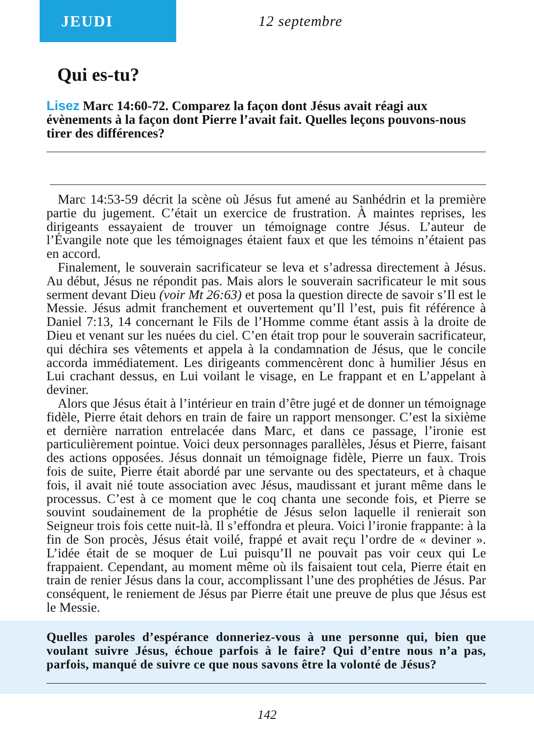JEUDI
12 septembre
Qui es-tu?
Lisez Marc 14:60-72. Comparez la façon dont Jésus avait réagi aux évènements à la façon dont Pierre l’avait fait. Quelles leçons pouvons-nous tirer des différences?
Marc 14:53-59 décrit la scène où Jésus fut amené au Sanhédrin et la première partie du jugement. C’était un exercice de frustration. À maintes reprises, les dirigeants essayaient de trouver un témoignage contre Jésus. L’auteur de l’Évangile note que les témoignages étaient faux et que les témoins n’étaient pas en accord.
Finalement, le souverain sacrificateur se leva et s’adressa directement à Jésus. Au début, Jésus ne répondit pas. Mais alors le souverain sacrificateur le mit sous serment devant Dieu (voir Mt 26:63) et posa la question directe de savoir s’Il est le Messie. Jésus admit franchement et ouvertement qu’Il l’est, puis fit référence à Daniel 7:13, 14 concernant le Fils de l’Homme comme étant assis à la droite de Dieu et venant sur les nuées du ciel. C’en était trop pour le souverain sacrificateur, qui déchira ses vêtements et appela à la condamnation de Jésus, que le concile accorda immédiatement. Les dirigeants commencèrent donc à humilier Jésus en Lui crachant dessus, en Lui voilant le visage, en Le frappant et en L’appelant à deviner.
Alors que Jésus était à l’intérieur en train d’être jugé et de donner un témoignage fidèle, Pierre était dehors en train de faire un rapport mensonger. C’est la sixième et dernière narration entrelacée dans Marc, et dans ce passage, l’ironie est particulièrement pointue. Voici deux personnages parallèles, Jésus et Pierre, faisant des actions opposées. Jésus donnait un témoignage fidèle, Pierre un faux. Trois fois de suite, Pierre était abordé par une servante ou des spectateurs, et à chaque fois, il avait nié toute association avec Jésus, maudissant et jurant même dans le processus. C’est à ce moment que le coq chanta une seconde fois, et Pierre se souvint soudainement de la prophétie de Jésus selon laquelle il renierait son Seigneur trois fois cette nuit-là. Il s’effondra et pleura. Voici l’ironie frappante: à la fin de Son procès, Jésus était voilé, frappé et avait reçu l’ordre de « deviner ». L’idée était de se moquer de Lui puisqu’Il ne pouvait pas voir ceux qui Le frappaient. Cependant, au moment même où ils faisaient tout cela, Pierre était en train de renier Jésus dans la cour, accomplissant l’une des prophéties de Jésus. Par conséquent, le reniement de Jésus par Pierre était une preuve de plus que Jésus est le Messie.
Quelles paroles d’espérance donneriez-vous à une personne qui, bien que voulant suivre Jésus, échoue parfois à le faire? Qui d’entre nous n’a pas, parfois, manqué de suivre ce que nous savons être la volonté de Jésus?
142